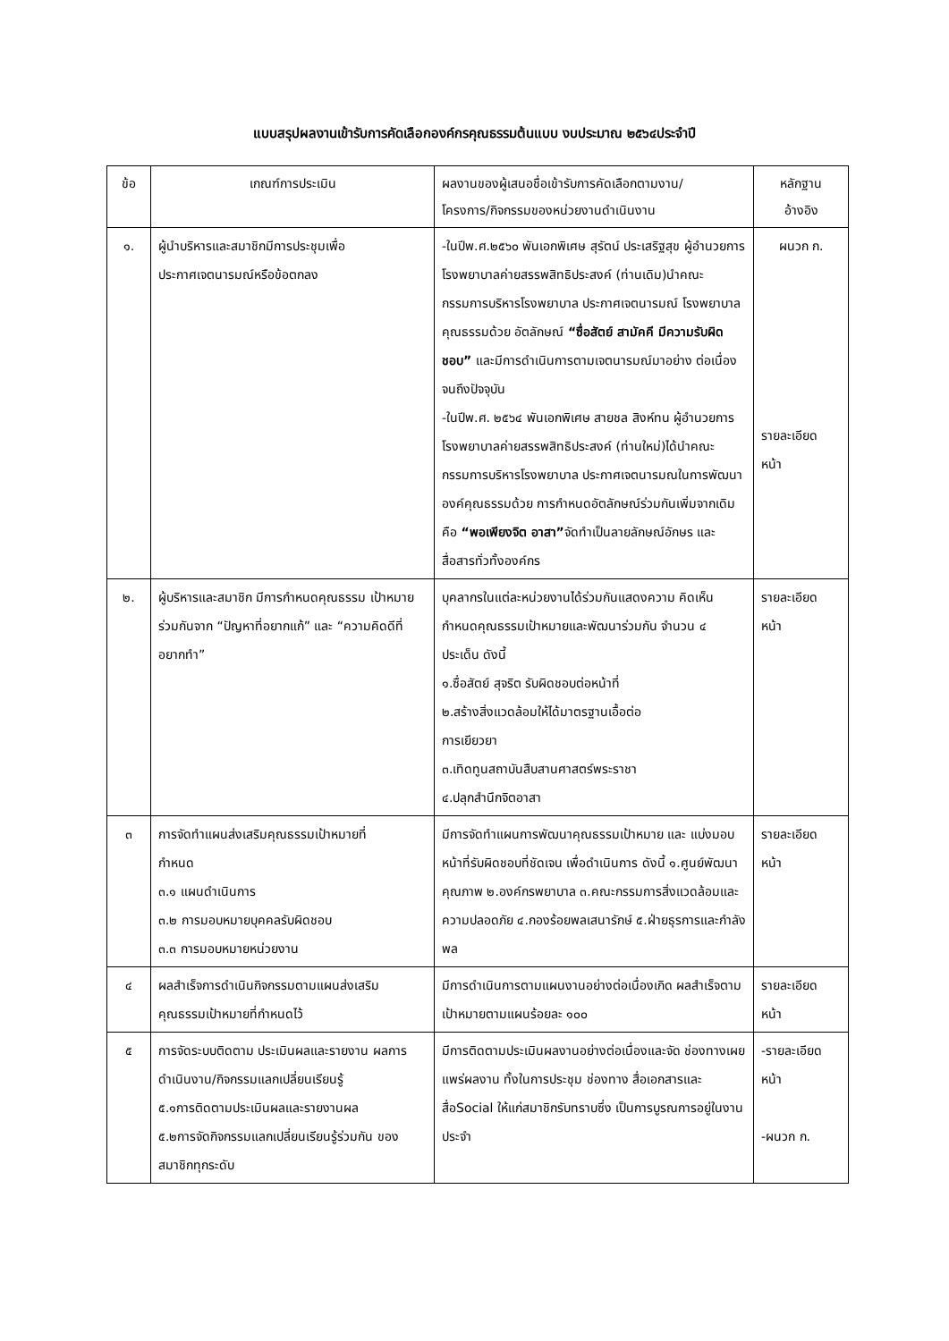แบบสรุปผลงานเข้ารับการคัดเลือกองค์กรคุณธรรมต้นแบบ งบประมาณ ๒๕๖๔ประจำปี
| ข้อ | เกณฑ์การประเมิน | ผลงานของผู้เสนอชื่อเข้ารับการคัดเลือกตามงาน/ โครงการ/กิจกรรมของหน่วยงานดำเนินงาน | หลักฐาน อ้างอิง |
| --- | --- | --- | --- |
| ๑. | ผู้นำบริหารและสมาชิกมีการประชุมเพื่อ ประกาศเจตนารมณ์หรือข้อตกลง | -ในปีพ.ศ.๒๕๖๐ พันเอกพิเศษ สุรัตน์ ประเสริฐสุข ผู้อำนวยการโรงพยาบาลค่ายสรรพสิทธิประสงค์ (ท่านเดิม)นำคณะกรรมการบริหารโรงพยาบาล ประกาศเจตนารมณ์ โรงพยาบาลคุณธรรมด้วย อัตลักษณ์ “ซื่อสัตย์ สามัคคี มีความรับผิดชอบ” และมีการดำเนินการตามเจตนารมณ์มาอย่าง ต่อเนื่องจนถึงปัจจุบัน -ในปีพ.ศ. ๒๕๖๔ พันเอกพิเศษ สายชล สิงห์ทน ผู้อำนวยการโรงพยาบาลค่ายสรรพสิทธิประสงค์ (ท่านใหม่)ได้นำคณะกรรมการบริหารโรงพยาบาล ประกาศเจตนารมณในการพัฒนาองค์คุณธรรมด้วย การกำหนดอัตลักษณ์ร่วมกันเพิ่มจากเดิมคือ “พอเพียงจิต อาสา” จัดทำเป็นลายลักษณ์อักษร และสื่อสารทั่วทั้งองค์กร | ผนวก ก. รายละเอียด หน้า |
| ๒. | ผู้บริหารและสมาชิก มีการกำหนดคุณธรรม เป้าหมายร่วมกันจาก “ปัญหาที่อยากแก้” และ “ความคิดดีที่อยากทำ” | บุคลากรในแต่ละหน่วยงานได้ร่วมกันแสดงความ คิดเห็นกำหนดคุณธรรมเป้าหมายและพัฒนาร่วมกัน จำนวน ๔ ประเด็น ดังนี้ ๑.ซื่อสัตย์ สุจริต รับผิดชอบต่อหน้าที่ ๒.สร้างสิ่งแวดล้อมให้ได้มาตรฐานเอื้อต่อ การเยียวยา ๓.เทิดทูนสถาบันสืบสานศาสตร์พระราชา ๔.ปลุกสำนึกจิตอาสา | รายละเอียด หน้า |
| ๓ | การจัดทำแผนส่งเสริมคุณธรรมเป้าหมายที่ กำหนด ๓.๑ แผนดำเนินการ ๓.๒ การมอบหมายบุคคลรับผิดชอบ ๓.๓ การมอบหมายหน่วยงาน | มีการจัดทำแผนการพัฒนาคุณธรรมเป้าหมาย และ แบ่งมอบหน้าที่รับผิดชอบที่ชัดเจน เพื่อดำเนินการ ดังนี้ ๑.ศูนย์พัฒนาคุณภาพ ๒.องค์กรพยาบาล ๓.คณะกรรมการสิ่งแวดล้อมและความปลอดภัย ๔.กองร้อยพลเสนารักษ์ ๕.ฝ่ายธุรการและกำลังพล | รายละเอียด หน้า |
| ๔ | ผลสำเร็จการดำเนินกิจกรรมตามแผนส่งเสริม คุณธรรมเป้าหมายที่กำหนดไว้ | มีการดำเนินการตามแผนงานอย่างต่อเนื่องเกิด ผลสำเร็จตามเป้าหมายตามแผนร้อยละ ๑๐๐ | รายละเอียด หน้า |
| ๕ | การจัดระบบติดตาม ประเมินผลและรายงาน ผลการดำเนินงาน/กิจกรรมแลกเปลี่ยนเรียนรู้ ๕.๑การติดตามประเมินผลและรายงานผล ๕.๒การจัดกิจกรรมแลกเปลี่ยนเรียนรู้ร่วมกัน ของสมาชิกทุกระดับ | มีการติดตามประเมินผลงานอย่างต่อเนื่องและจัด ช่องทางเผยแพร่ผลงาน ทั้งในการประชุม ช่องทาง สื่อเอกสารและสื่อSocial ให้แก่สมาชิกรับทราบซึ่ง เป็นการบูรณการอยู่ในงานประจำ | -รายละเอียด หน้า -ผนวก ก. |